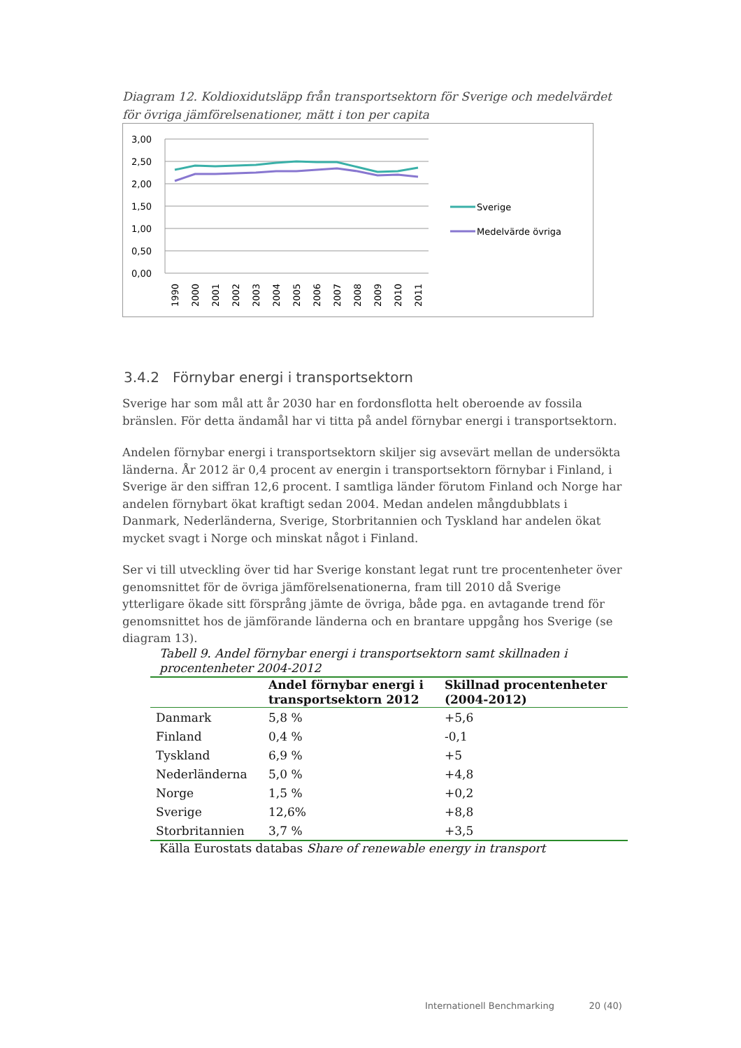Diagram 12. Koldioxidutsläpp från transportsektorn för Sverige och medelvärdet för övriga jämförelsenationer, mätt i ton per capita
3,00
2,50
2,00
1,50
1,00
0,50
0,00
Sverige
Medelvärde övriga
1990
2000
2001
2002
2003
2004
2005
2006
2007
2008
2009
2010
2011
3.4.2 Förnybar energi i transportsektorn
Sverige har som mål att år 2030 har en fordonsflotta helt oberoende av fossila bränslen. För detta ändamål har vi titta på andel förnybar energi i transportsektorn.
Andelen förnybar energi i transportsektorn skiljer sig avsevärt mellan de undersökta länderna. År 2012 är 0,4 procent av energin i transportsektorn förnybar i Finland, i Sverige är den siffran 12,6 procent. I samtliga länder förutom Finland och Norge har andelen förnybart ökat kraftigt sedan 2004. Medan andelen mångdubblats i Danmark, Nederländerna, Sverige, Storbritannien och Tyskland har andelen ökat mycket svagt i Norge och minskat något i Finland.
Ser vi till utveckling över tid har Sverige konstant legat runt tre procentenheter över genomsnittet för de övriga jämförelsenationerna, fram till 2010 då Sverige ytterligare ökade sitt försprång jämte de övriga, både pga. en avtagande trend för genomsnittet hos de jämförande länderna och en brantare uppgång hos Sverige (se diagram 13).
Tabell 9. Andel förnybar energi i transportsektorn samt skillnaden i procentenheter 2004-2012
| | Andel förnybar energi i transportsektorn 2012 | Skillnad procentenheter (2004-2012) |
| --- | --- | --- |
| Danmark | 5,8 % | +5,6 |
| Finland | 0,4 % | -0,1 |
| Tyskland | 6,9 % | +5 |
| Nederländerna | 5,0 % | +4,8 |
| Norge | 1,5 % | +0,2 |
| Sverige | 12,6% | +8,8 |
| Storbritannien | 3,7 % | +3,5 |
Källa Eurostats databas Share of renewable energy in transport
Internationell Benchmarking 20 (40)